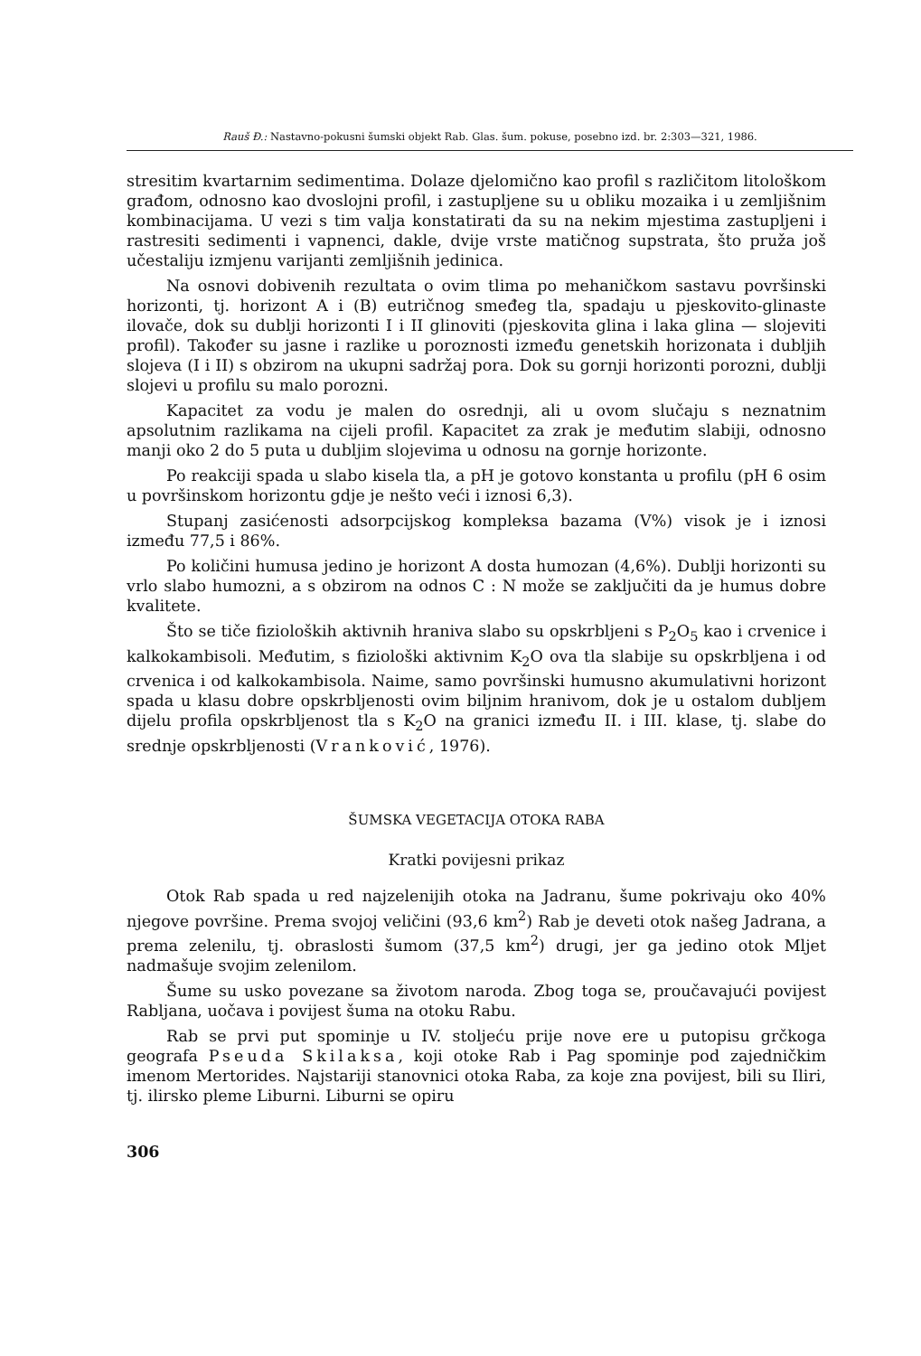Rauš Đ.: Nastavno-pokusni šumski objekt Rab. Glas. šum. pokuse, posebno izd. br. 2:303—321, 1986.
stresitim kvartarnim sedimentima. Dolaze djelomično kao profil s različitom litološkom građom, odnosno kao dvoslojni profil, i zastupljene su u obliku mozaika i u zemljišnim kombinacijama. U vezi s tim valja konstatirati da su na nekim mjestima zastupljeni i rastresiti sedimenti i vapnenci, dakle, dvije vrste matičnog supstrata, što pruža još učestaliju izmjenu varijanti zemljišnih jedinica.
Na osnovi dobivenih rezultata o ovim tlima po mehaničkom sastavu površinski horizonti, tj. horizont A i (B) eutričnog smeđeg tla, spadaju u pjeskovito-glinaste ilovače, dok su dublji horizonti I i II glinoviti (pjeskovita glina i laka glina — slojeviti profil). Također su jasne i razlike u poroznosti između genetskih horizonata i dubljih slojeva (I i II) s obzirom na ukupni sadržaj pora. Dok su gornji horizonti porozni, dublji slojevi u profilu su malo porozni.
Kapacitet za vodu je malen do osrednji, ali u ovom slučaju s neznatnim apsolutnim razlikama na cijeli profil. Kapacitet za zrak je međutim slabiji, odnosno manji oko 2 do 5 puta u dubljim slojevima u odnosu na gornje horizonte.
Po reakciji spada u slabo kisela tla, a pH je gotovo konstanta u profilu (pH 6 osim u površinskom horizontu gdje je nešto veći i iznosi 6,3).
Stupanj zasićenosti adsorpcijskog kompleksa bazama (V%) visok je i iznosi između 77,5 i 86%.
Po količini humusa jedino je horizont A dosta humozan (4,6%). Dublji horizonti su vrlo slabo humozni, a s obzirom na odnos C : N može se zaključiti da je humus dobre kvalitete.
Što se tiče fizioloških aktivnih hraniva slabo su opskrbljeni s P<sub>2</sub>O<sub>5</sub> kao i crvenice i kalkokambisoli. Međutim, s fiziološki aktivnim K<sub>2</sub>O ova tla slabije su opskrbljena i od crvenica i od kalkokambisola. Naime, samo površinski humusno akumulativni horizont spada u klasu dobre opskrbljenosti ovim biljnim hranivom, dok je u ostalom dubljem dijelu profila opskrbljenost tla s K<sub>2</sub>O na granici između II. i III. klase, tj. slabe do srednje opskrbljenosti (Vranković, 1976).
ŠUMSKA VEGETACIJA OTOKA RABA
Kratki povijesni prikaz
Otok Rab spada u red najzelenijih otoka na Jadranu, šume pokrivaju oko 40% njegove površine. Prema svojoj veličini (93,6 km<sup>2</sup>) Rab je deveti otok našeg Jadrana, a prema zelenilu, tj. obraslosti šumom (37,5 km<sup>2</sup>) drugi, jer ga jedino otok Mljet nadmašuje svojim zelenilom.
Šume su usko povezane sa životom naroda. Zbog toga se, proučavajući povijest Rabljana, uočava i povijest šuma na otoku Rabu.
Rab se prvi put spominje u IV. stoljeću prije nove ere u putopisu grčkoga geografa Pseuda Skilaksa, koji otoke Rab i Pag spominje pod zajedničkim imenom Mertorides. Najstariji stanovnici otoka Raba, za koje zna povijest, bili su Iliri, tj. ilirsko pleme Liburni. Liburni se opiru
306